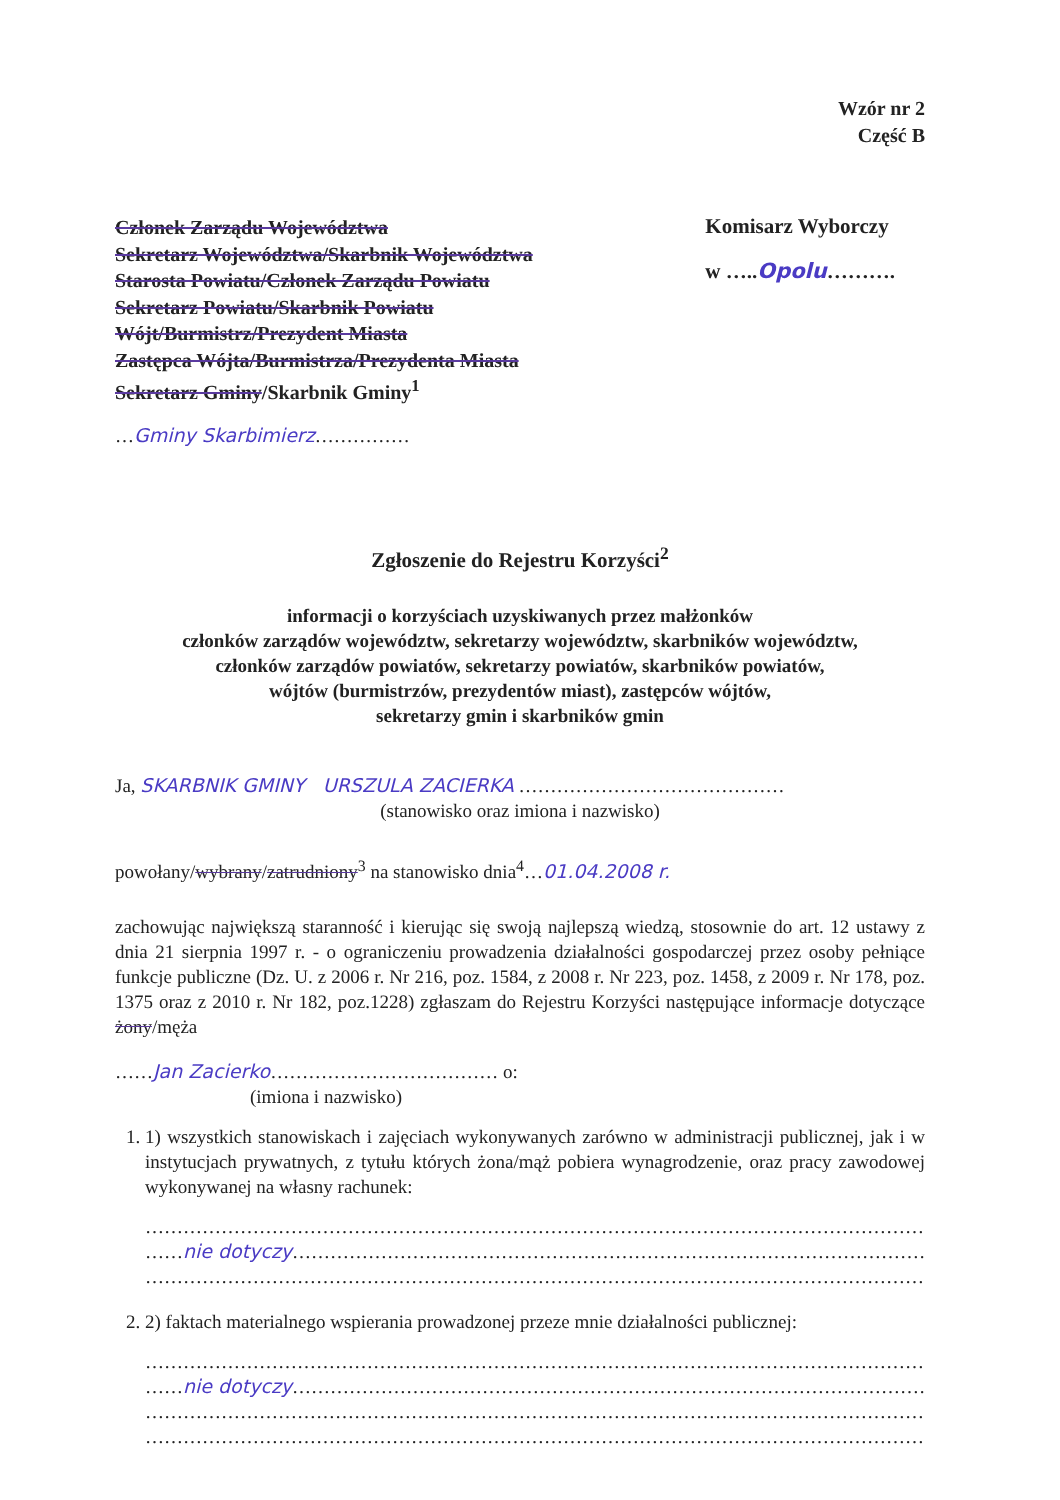Wzór nr 2
Część B
Członek Zarządu Województwa
Sekretarz Województwa/Skarbnik Województwa
Starosta Powiatu/Członek Zarządu Powiatu
Sekretarz Powiatu/Skarbnik Powiatu
Wójt/Burmistrz/Prezydent Miasta
Zastępca Wójta/Burmistrza/Prezydenta Miasta
Sekretarz Gminy/Skarbnik Gminy<sup>1</sup>
…Gminy Skarbimierz……………
Komisarz Wyborczy
w …..Opolu……….
Zgłoszenie do Rejestru Korzyści<sup>2</sup>
informacji o korzyściach uzyskiwanych przez małżonków
członków zarządów województw, sekretarzy województw, skarbników województw,
członków zarządów powiatów, sekretarzy powiatów, skarbników powiatów,
wójtów (burmistrzów, prezydentów miast), zastępców wójtów,
sekretarzy gmin i skarbników gmin
Ja, SKARBNIK GMINY URSZULA ZACIERKA ……………………………………
(stanowisko oraz imiona i nazwisko)
powołany/wybrany/zatrudniony<sup>3</sup> na stanowisko dnia<sup>4</sup>…01.04.2008 r.
zachowując największą staranność i kierując się swoją najlepszą wiedzą, stosownie do art. 12 ustawy z dnia 21 sierpnia 1997 r. - o ograniczeniu prowadzenia działalności gospodarczej przez osoby pełniące funkcje publiczne (Dz. U. z 2006 r. Nr 216, poz. 1584, z 2008 r. Nr 223, poz. 1458, z 2009 r. Nr 178, poz. 1375 oraz z 2010 r. Nr 182, poz.1228) zgłaszam do Rejestru Korzyści następujące informacje dotyczące żony/męża
……Jan Zacierko……………………………… o:
(imiona i nazwisko)
1. 1) wszystkich stanowiskach i zajęciach wykonywanych zarówno w administracji publicznej, jak i w instytucjach prywatnych, z tytułu których żona/mąż pobiera wynagrodzenie, oraz pracy zawodowej wykonywanej na własny rachunek:
………………………………………………………………………………………………………………………
……nie dotyczy…………………………………………………………………………………………
………………………………………………………………………………………………………………………
2. 2) faktach materialnego wspierania prowadzonej przeze mnie działalności publicznej:
………………………………………………………………………………………………………………………
……nie dotyczy…………………………………………………………………………………………
………………………………………………………………………………………………………………………
………………………………………………………………………………………………………………………